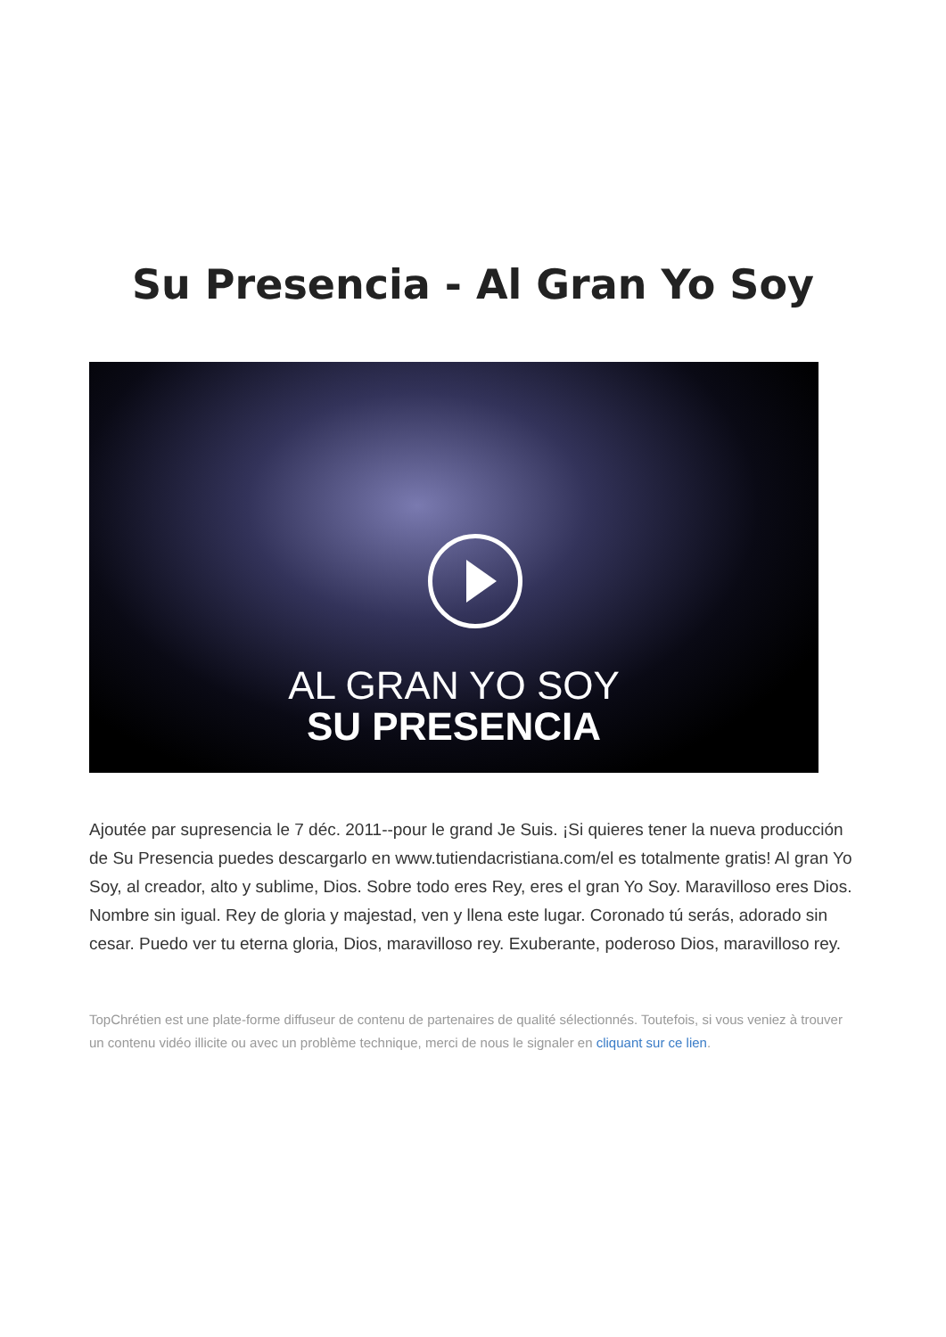Su Presencia - Al Gran Yo Soy
AL GRAN YO SOY
SU PRESENCIA
Ajoutée par supresencia le 7 déc. 2011--pour le grand Je Suis. ¡Si quieres tener la nueva producción de Su Presencia puedes descargarlo en www.tutiendacristiana.com/el es totalmente gratis! Al gran Yo Soy, al creador, alto y sublime, Dios. Sobre todo eres Rey, eres el gran Yo Soy. Maravilloso eres Dios. Nombre sin igual. Rey de gloria y majestad, ven y llena este lugar. Coronado tú serás, adorado sin cesar. Puedo ver tu eterna gloria, Dios, maravilloso rey. Exuberante, poderoso Dios, maravilloso rey.
TopChrétien est une plate-forme diffuseur de contenu de partenaires de qualité sélectionnés. Toutefois, si vous veniez à trouver un contenu vidéo illicite ou avec un problème technique, merci de nous le signaler en cliquant sur ce lien.